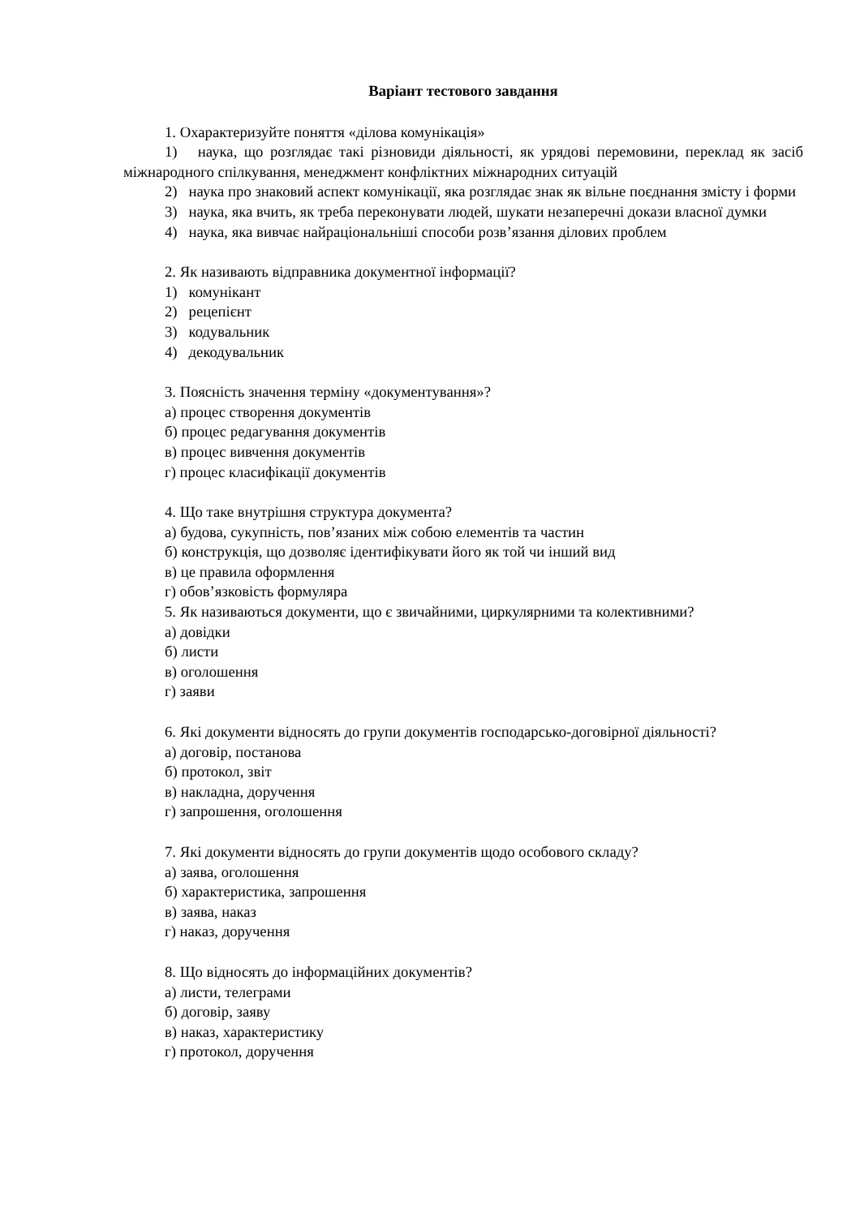Варіант тестового завдання
1. Охарактеризуйте поняття «ділова комунікація»
1) наука, що розглядає такі різновиди діяльності, як урядові перемовини, переклад як засіб міжнародного спілкування, менеджмент конфліктних міжнародних ситуацій
2) наука про знаковий аспект комунікації, яка розглядає знак як вільне поєднання змісту і форми
3) наука, яка вчить, як треба переконувати людей, шукати незаперечні докази власної думки
4) наука, яка вивчає найраціональніші способи розв’язання ділових проблем
2. Як називають відправника документної інформації?
1) комунікант
2) рецепієнт
3) кодувальник
4) декодувальник
3. Поясність значення терміну «документування»?
а) процес створення документів
б) процес редагування документів
в) процес вивчення документів
г) процес класифікації документів
4. Що таке внутрішня структура документа?
а) будова, сукупність, пов’язаних між собою елементів та частин
б) конструкція, що дозволяє ідентифікувати його як той чи інший вид
в) це правила оформлення
г) обов’язковість формуляра
5. Як називаються документи, що є звичайними, циркулярними та колективними?
а) довідки
б) листи
в) оголошення
г) заяви
6. Які документи відносять до групи документів господарсько-договірної діяльності?
а) договір, постанова
б) протокол, звіт
в) накладна, доручення
г) запрошення, оголошення
7. Які документи відносять до групи документів щодо особового складу?
а) заява, оголошення
б) характеристика, запрошення
в) заява, наказ
г) наказ, доручення
8. Що відносять до інформаційних документів?
а) листи, телеграми
б) договір, заяву
в) наказ, характеристику
г) протокол, доручення